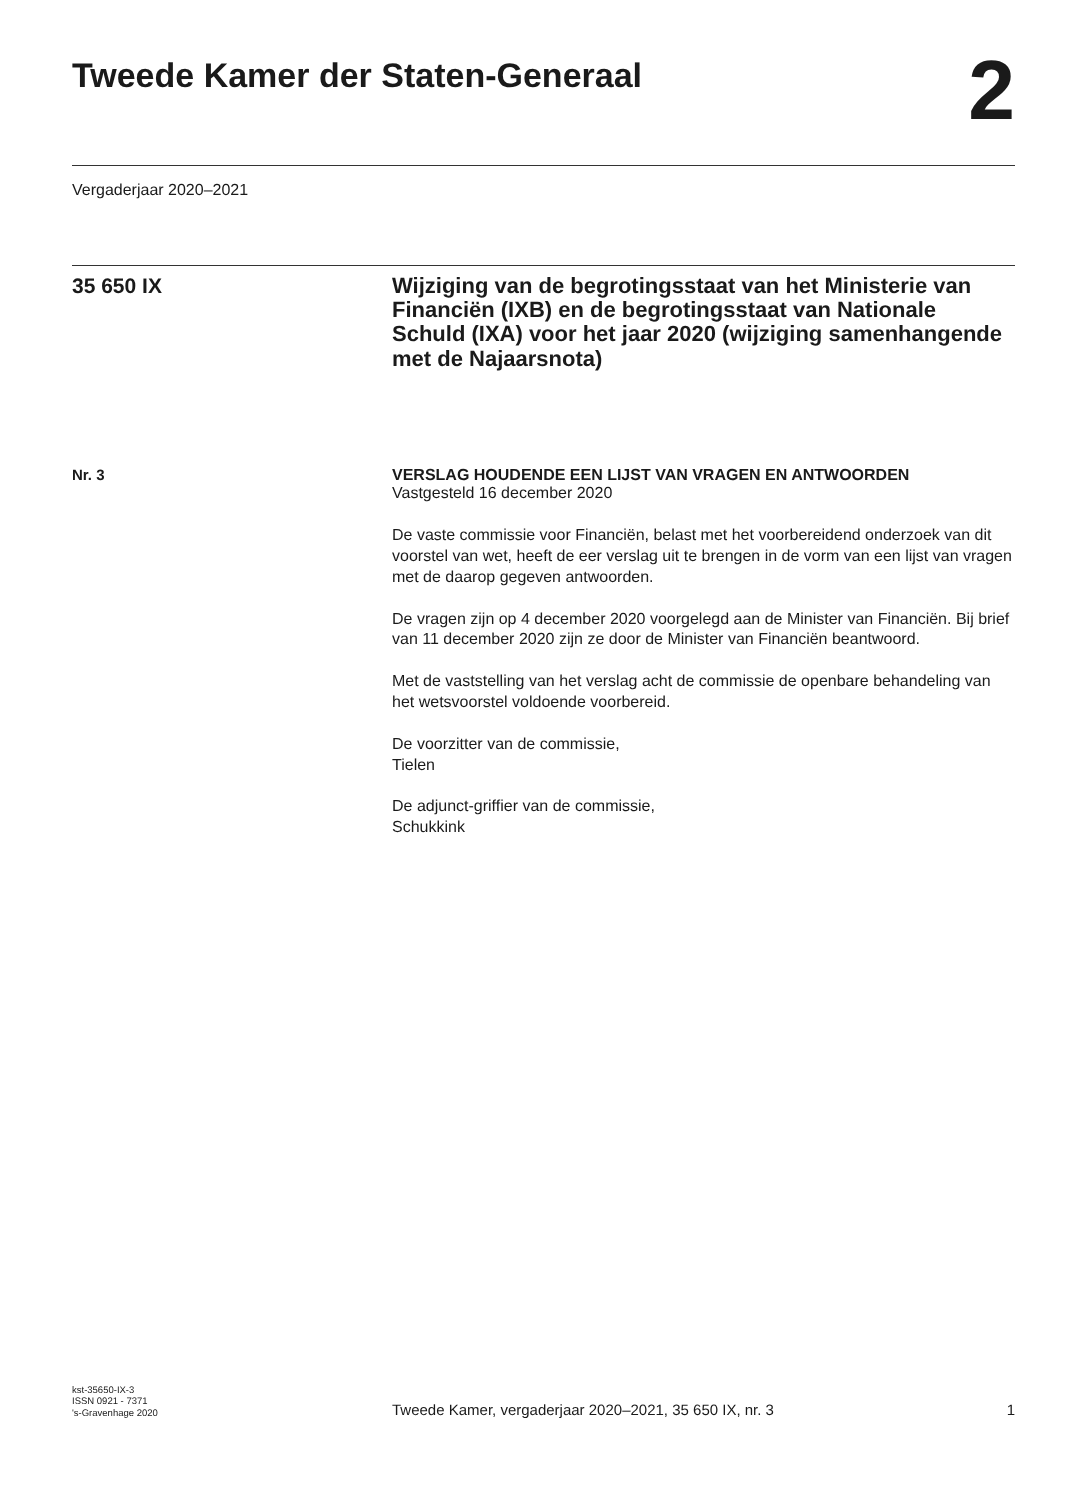Tweede Kamer der Staten-Generaal
2
Vergaderjaar 2020–2021
35 650 IX
Wijziging van de begrotingsstaat van het Ministerie van Financiën (IXB) en de begrotingsstaat van Nationale Schuld (IXA) voor het jaar 2020 (wijziging samenhangende met de Najaarsnota)
Nr. 3
VERSLAG HOUDENDE EEN LIJST VAN VRAGEN EN ANTWOORDEN
Vastgesteld 16 december 2020
De vaste commissie voor Financiën, belast met het voorbereidend onderzoek van dit voorstel van wet, heeft de eer verslag uit te brengen in de vorm van een lijst van vragen met de daarop gegeven antwoorden.
De vragen zijn op 4 december 2020 voorgelegd aan de Minister van Financiën. Bij brief van 11 december 2020 zijn ze door de Minister van Financiën beantwoord.
Met de vaststelling van het verslag acht de commissie de openbare behandeling van het wetsvoorstel voldoende voorbereid.
De voorzitter van de commissie,
Tielen
De adjunct-griffier van de commissie,
Schukkink
kst-35650-IX-3
ISSN 0921 - 7371
's-Gravenhage 2020
Tweede Kamer, vergaderjaar 2020–2021, 35 650 IX, nr. 3
1